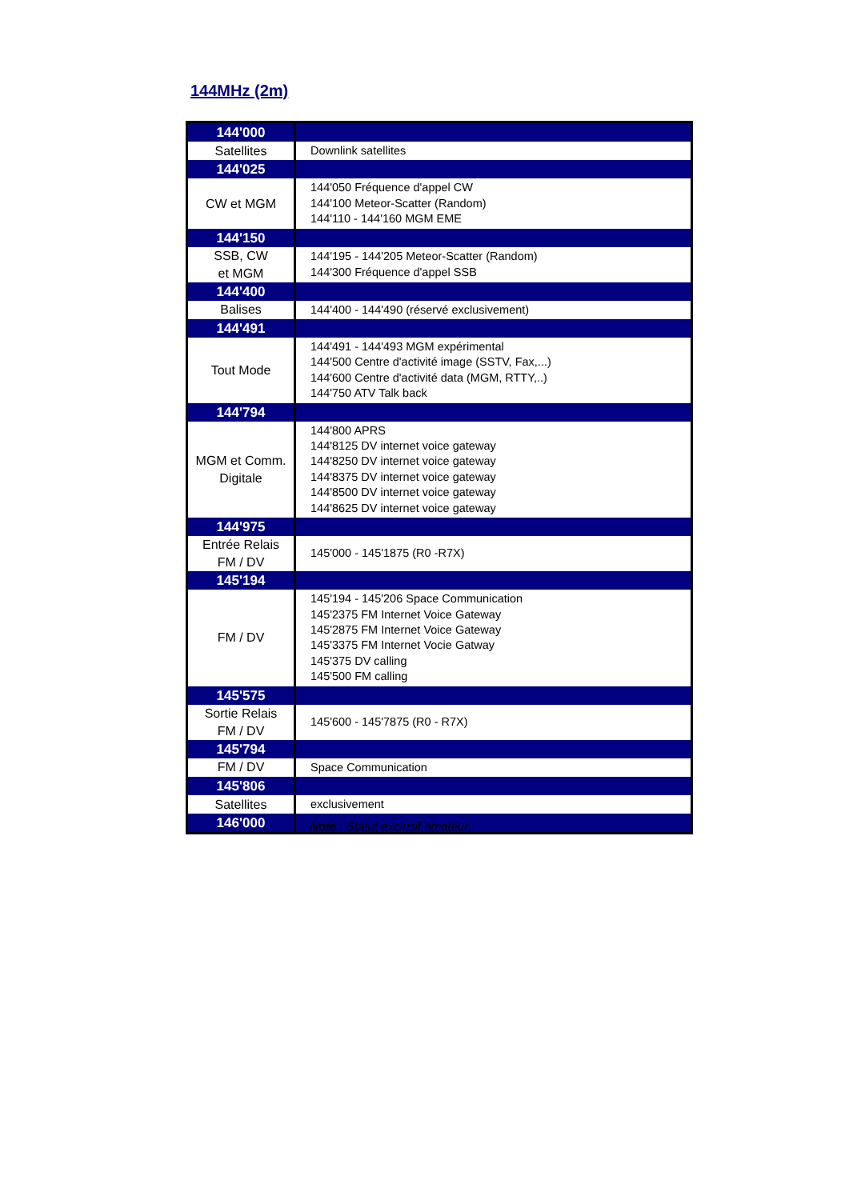144MHz (2m)
| 144'000 | |
| Satellites | Downlink satellites |
| 144'025 | |
| CW et MGM | 144'050 Fréquence d'appel CW 144'100 Meteor-Scatter (Random) 144'110 - 144'160 MGM EME |
| 144'150 | |
| SSB, CW et MGM | 144'195 - 144'205 Meteor-Scatter (Random) 144'300 Fréquence d'appel SSB |
| 144'400 | |
| Balises | 144'400 - 144'490 (réservé exclusivement) |
| 144'491 | |
| Tout Mode | 144'491 - 144'493 MGM expérimental 144'500 Centre d'activité image (SSTV, Fax,...) 144'600 Centre d'activité data (MGM, RTTY,..) 144'750 ATV Talk back |
| 144'794 | |
| MGM et Comm. Digitale | 144'800 APRS 144'8125 DV internet voice gateway 144'8250 DV internet voice gateway 144'8375 DV internet voice gateway 144'8500 DV internet voice gateway 144'8625 DV internet voice gateway |
| 144'975 | |
| Entrée Relais FM / DV | 145'000 - 145'1875 (R0 -R7X) |
| 145'194 | |
| FM / DV | 145'194 - 145'206 Space Communication 145'2375 FM Internet Voice Gateway 145'2875 FM Internet Voice Gateway 145'3375 FM Internet Vocie Gatway 145'375 DV calling 145'500 FM calling |
| 145'575 | |
| Sortie Relais FM / DV | 145'600 - 145'7875 (R0 - R7X) |
| 145'794 | |
| FM / DV | Space Communication |
| 145'806 | |
| Satellites | exclusivement |
| 146'000 | |
Note : Statut exclusif amateur